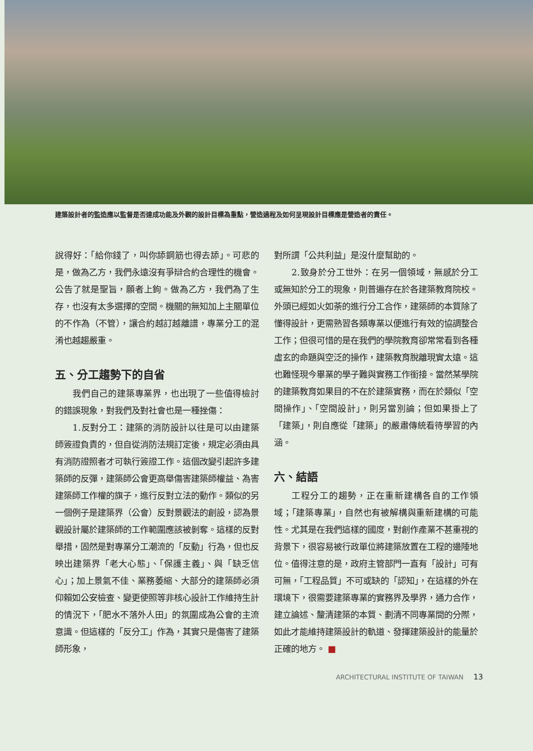建築設計者的監造應以監督是否達成功能及外觀的設計目標為重點，營造過程及如何呈現設計目標應是營造者的責任。
說得好：「給你錢了，叫你舔鋼筋也得去舔」。可悲的是，做為乙方，我們永遠沒有爭辯合約合理性的機會。公告了就是聖旨，願者上鉤。做為乙方，我們為了生存，也沒有太多選擇的空間。機關的無知加上主關單位的不作為（不管），讓合約越訂越離譜，專業分工的混淆也越趨嚴重。
五、分工趨勢下的自省
我們自己的建築專業界，也出現了一些值得檢討的錯誤現象，對我們及對社會也是一種挫傷：
1.反對分工：建築的消防設計以往是可以由建築師簽證負責的，但自從消防法規訂定後，規定必須由具有消防證照者才可執行簽證工作。這個改變引起許多建築師的反彈，建築師公會更高舉傷害建築師權益、為害建築師工作權的旗子，進行反對立法的動作。類似的另一個例子是建築界（公會）反對景觀法的創設，認為景觀設計屬於建築師的工作範圍應該被剝奪。這樣的反對舉措，固然是對專業分工潮流的「反動」行為，但也反映出建築界「老大心態」、「保護主義」、與「缺乏信心」；加上景氣不佳、業務萎縮、大部分的建築師必須仰賴如公安檢查、變更使照等非核心設計工作維持生計的情況下，「肥水不落外人田」的氛圍成為公會的主流意識。但這樣的「反分工」作為，其實只是傷害了建築師形象，
對所謂「公共利益」是沒什麼幫助的。
2.致身於分工世外：在另一個領域，無感於分工或無知於分工的現象，則普遍存在於各建築教育院校。外頭已經如火如荼的進行分工合作，建築師的本質除了懂得設計，更需熟習各類專業以便進行有效的協調整合工作；但很可惜的是在我們的學院教育卻常常看到各種虛玄的命題與空泛的操作，建築教育脫離現實太遠。這也難怪現今畢業的學子難與實務工作銜接。當然某學院的建築教育如果目的不在於建築實務，而在於類似「空間操作」、「空間設計」，則另當別論；但如果掛上了「建築」，則自應從「建築」的嚴肅傳統看待學習的內涵。
六、結語
工程分工的趨勢，正在重新建構各自的工作領域；「建築專業」，自然也有被解構與重新建構的可能性。尤其是在我們這樣的國度，對創作產業不甚重視的背景下，很容易被行政單位將建築放置在工程的邊陲地位。值得注意的是，政府主管部門一直有「設計」可有可無，「工程品質」不可或缺的「認知」，在這樣的外在環境下，很需要建築專業的實務界及學界，通力合作，建立論述、釐清建築的本質、劃清不同專業間的分際，如此才能維持建築設計的軌道、發揮建築設計的能量於正確的地方。 ■
ARCHITECTURAL INSTITUTE OF TAIWAN 13